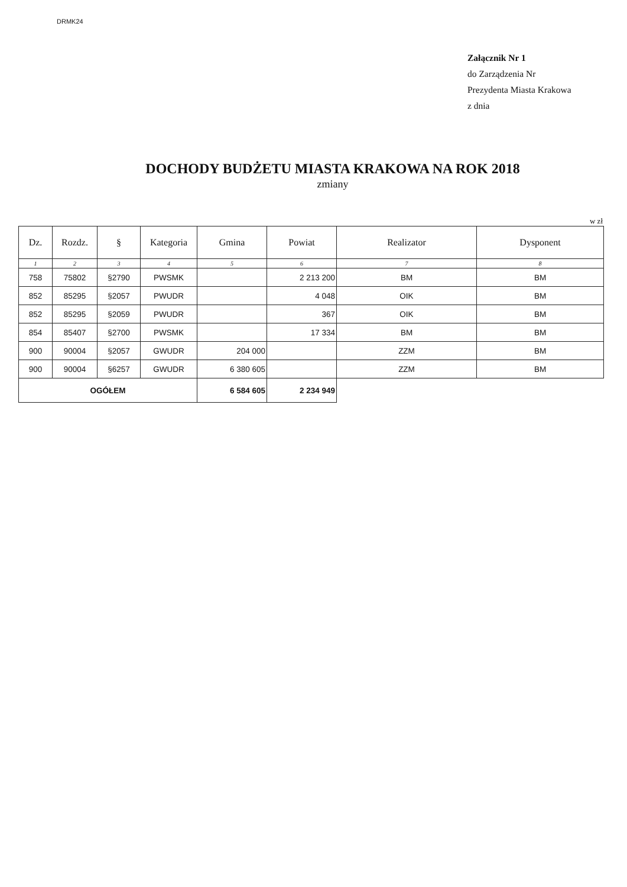DRMK24
Załącznik Nr 1
do Zarządzenia Nr
Prezydenta Miasta Krakowa
z dnia
DOCHODY BUDŻETU MIASTA KRAKOWA NA ROK 2018
zmiany
w zł
| Dz. | Rozdz. | § | Kategoria | Gmina | Powiat | Realizator | Dysponent |
| --- | --- | --- | --- | --- | --- | --- | --- |
| 1 | 2 | 3 | 4 | 5 | 6 | 7 | 8 |
| 758 | 75802 | §2790 | PWSMK | | 2 213 200 | BM | BM |
| 852 | 85295 | §2057 | PWUDR | | 4 048 | OIK | BM |
| 852 | 85295 | §2059 | PWUDR | | 367 | OIK | BM |
| 854 | 85407 | §2700 | PWSMK | | 17 334 | BM | BM |
| 900 | 90004 | §2057 | GWUDR | 204 000 | | ZZM | BM |
| 900 | 90004 | §6257 | GWUDR | 6 380 605 | | ZZM | BM |
| OGÓŁEM | | | | 6 584 605 | 2 234 949 | | |